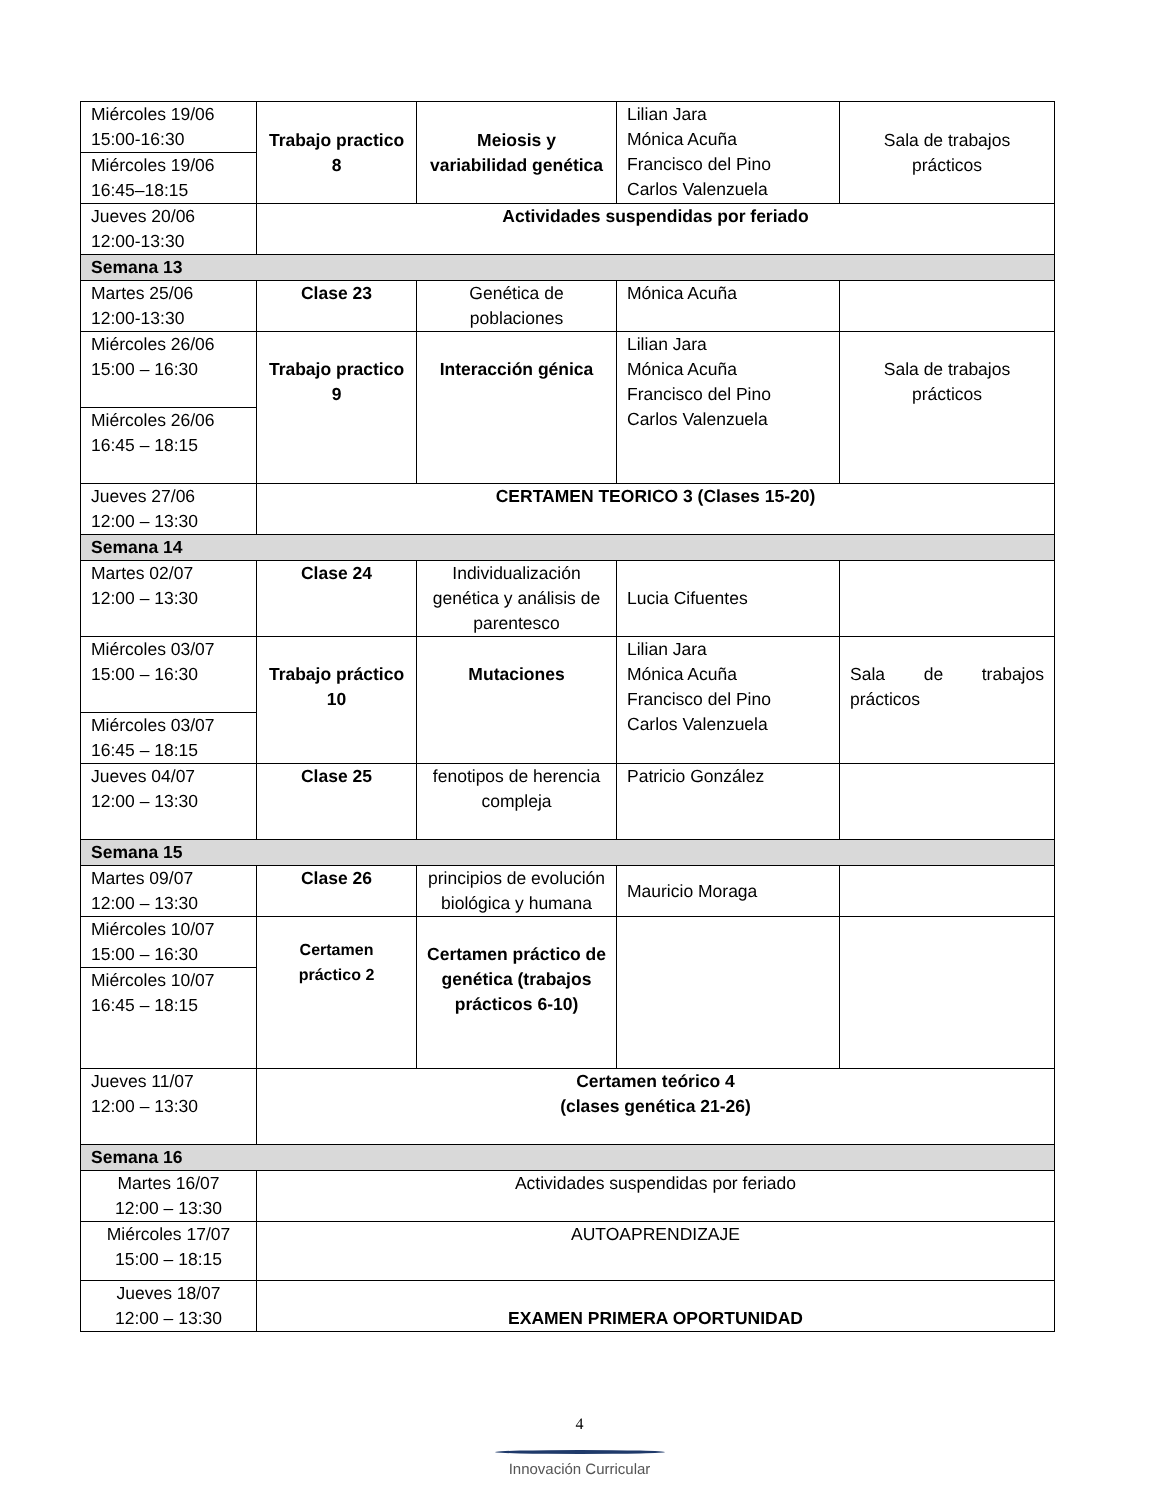| Miércoles 19/06 15:00-16:30 | Trabajo practico 8 | Meiosis y variabilidad genética | Lilian Jara Mónica Acuña Francisco del Pino Carlos Valenzuela | Sala de trabajos prácticos |
| Miércoles 19/06 16:45–18:15 | | | | |
| Jueves 20/06 12:00-13:30 | Actividades suspendidas por feriado | | | |
| Semana 13 | | | | |
| Martes 25/06 12:00-13:30 | Clase 23 | Genética de poblaciones | Mónica Acuña | |
| Miércoles 26/06 15:00 – 16:30 | Trabajo practico 9 | Interacción génica | Lilian Jara Mónica Acuña Francisco del Pino Carlos Valenzuela | Sala de trabajos prácticos |
| Miércoles 26/06 16:45 – 18:15 | | | | |
| Jueves 27/06 12:00 – 13:30 | CERTAMEN TEORICO 3 (Clases 15-20) | | | |
| Semana 14 | | | | |
| Martes 02/07 12:00 – 13:30 | Clase 24 | Individualización genética y análisis de parentesco | Lucia Cifuentes | |
| Miércoles 03/07 15:00 – 16:30 | Trabajo práctico 10 | Mutaciones | Lilian Jara Mónica Acuña Francisco del Pino Carlos Valenzuela | Sala de trabajos prácticos |
| Miércoles 03/07 16:45 – 18:15 | | | | |
| Jueves 04/07 12:00 – 13:30 | Clase 25 | fenotipos de herencia compleja | Patricio González | |
| Semana 15 | | | | |
| Martes 09/07 12:00 – 13:30 | Clase 26 | principios de evolución biológica y humana | Mauricio Moraga | |
| Miércoles 10/07 15:00 – 16:30 | Certamen práctico 2 | Certamen práctico de genética (trabajos prácticos 6-10) | | |
| Miércoles 10/07 16:45 – 18:15 | | | | |
| Jueves 11/07 12:00 – 13:30 | Certamen teórico 4 (clases genética 21-26) | | | |
| Semana 16 | | | | |
| Martes 16/07 12:00 – 13:30 | Actividades suspendidas por feriado | | | |
| Miércoles 17/07 15:00 – 18:15 | AUTOAPRENDIZAJE | | | |
| Jueves 18/07 12:00 – 13:30 | EXAMEN PRIMERA OPORTUNIDAD | | | |
4
Innovación Curricular